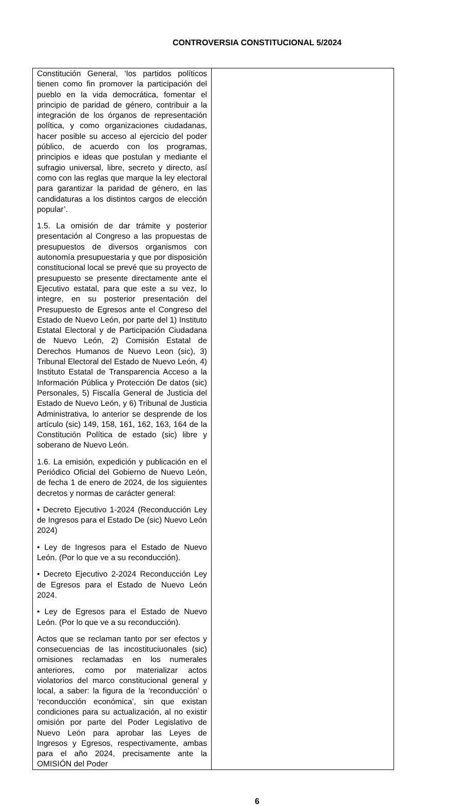CONTROVERSIA CONSTITUCIONAL 5/2024
| Constitución General, ‘los partidos políticos tienen como fin promover la participación del pueblo en la vida democrática, fomentar el principio de paridad de género, contribuir a la integración de los órganos de representación política, y como organizaciones ciudadanas, hacer posible su acceso al ejercicio del poder público, de acuerdo con los programas, principios e ideas que postulan y mediante el sufragio universal, libre, secreto y directo, así como con las reglas que marque la ley electoral para garantizar la paridad de género, en las candidaturas a los distintos cargos de elección popular’. 1.5. La omisión de dar trámite y posterior presentación al Congreso a las propuestas de presupuestos de diversos organismos con autonomía presupuestaria y que por disposición constitucional local se prevé que su proyecto de presupuesto se presente directamente ante el Ejecutivo estatal, para que este a su vez, lo integre, en su posterior presentación del Presupuesto de Egresos ante el Congreso del Estado de Nuevo León, por parte del 1) Instituto Estatal Electoral y de Participación Ciudadana de Nuevo León, 2) Comisión Estatal de Derechos Humanos de Nuevo Leon (sic), 3) Tribunal Electoral del Estado de Nuevo León, 4) Instituto Estatal de Transparencia Acceso a la Información Pública y Protección De datos (sic) Personales, 5) Fiscalía General de Justicia del Estado de Nuevo León, y 6) Tribunal de Justicia Administrativa, lo anterior se desprende de los artículo (sic) 149, 158, 161, 162, 163, 164 de la Constitución Política de estado (sic) libre y soberano de Nuevo León. 1.6. La emisión, expedición y publicación en el Periódico Oficial del Gobierno de Nuevo León, de fecha 1 de enero de 2024, de los siguientes decretos y normas de carácter general: • Decreto Ejecutivo 1-2024 (Reconducción Ley de Ingresos para el Estado De (sic) Nuevo León 2024) • Ley de Ingresos para el Estado de Nuevo León. (Por lo que ve a su reconducción). • Decreto Ejecutivo 2-2024 Reconducción Ley de Egresos para el Estado de Nuevo León 2024. • Ley de Egresos para el Estado de Nuevo León. (Por lo que ve a su reconducción). Actos que se reclaman tanto por ser efectos y consecuencias de las incostituciuonales (sic) omisiones reclamadas en los numerales anteriores, como por materializar actos violatorios del marco constitucional general y local, a saber: la figura de la ‘reconducción’ o ‘reconducción económica’, sin que existan condiciones para su actualización, al no existir omisión por parte del Poder Legislativo de Nuevo León para aprobar las Leyes de Ingresos y Egresos, respectivamente, ambas para el año 2024, precisamente ante la OMISIÓN del Poder | |
6